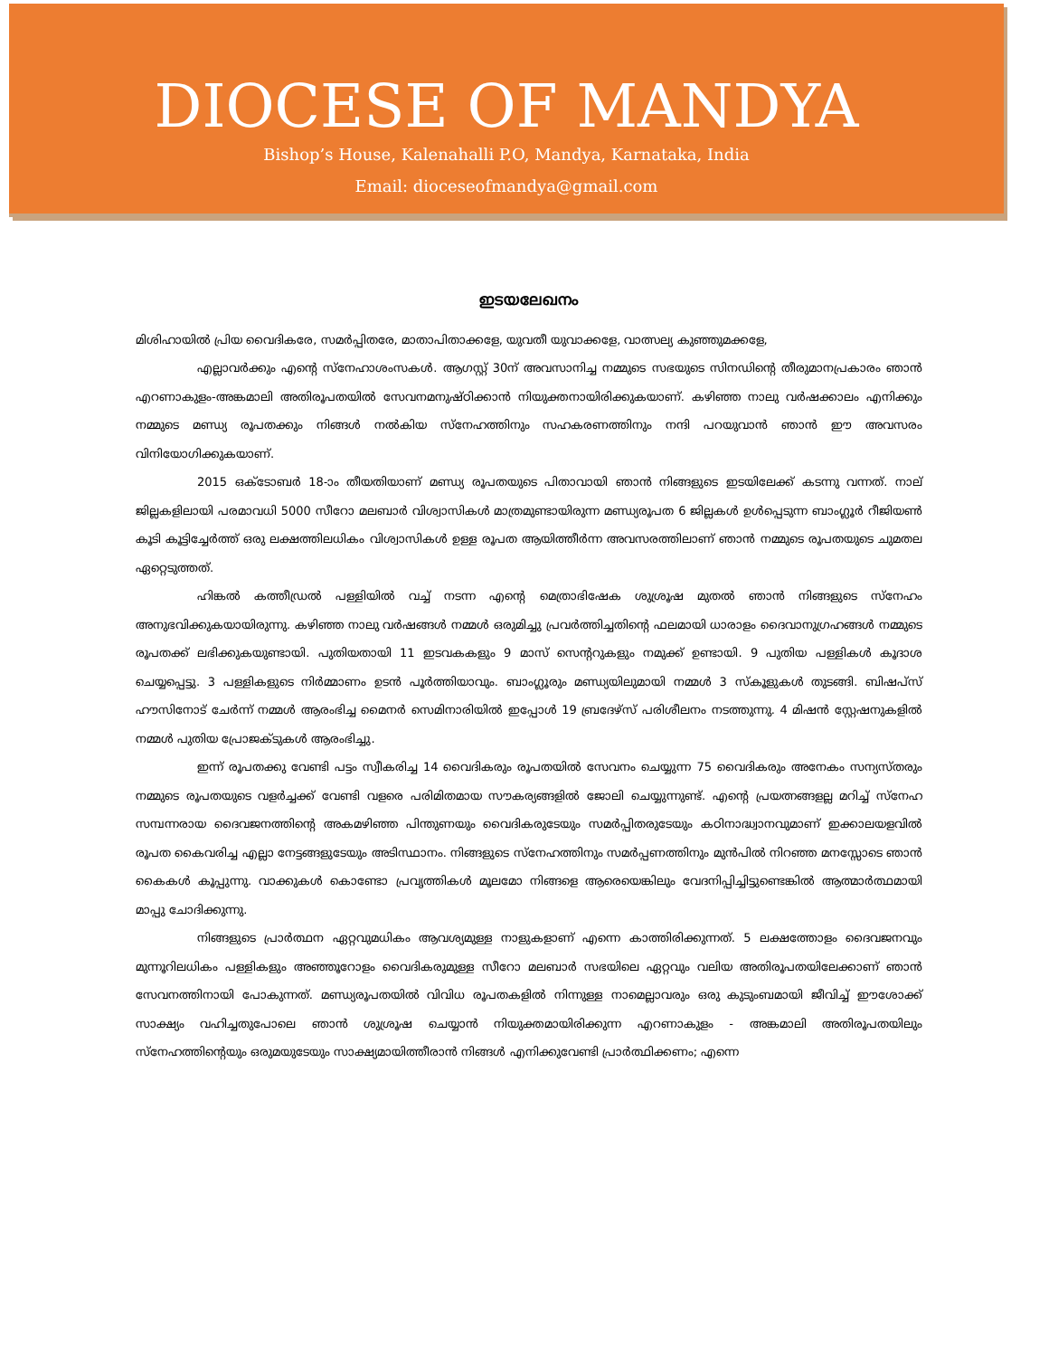DIOCESE OF MANDYA
Bishop’s House, Kalenahalli P.O, Mandya, Karnataka, India
Email: dioceseofmandya@gmail.com
ഇടയലേഖനം
മിശിഹായിൽ പ്രിയ വൈദികരേ, സമർപ്പിതരേ, മാതാപിതാക്കളേ, യുവതീ യുവാക്കളേ, വാത്സല്യ കുഞ്ഞുമക്കളേ,
എല്ലാവർക്കും എന്റെ സ്നേഹാശംസകൾ. ആഗസ്റ്റ് 30ന് അവസാനിച്ച നമ്മുടെ സഭയുടെ സിനഡിന്റെ തീരുമാനപ്രകാരം ഞാൻ എറണാകുളം-അങ്കമാലി അതിരൂപതയിൽ സേവനമനുഷ്ഠിക്കാൻ നിയുക്തനായിരിക്കുകയാണ്. കഴിഞ്ഞ നാലു വർഷക്കാലം എനിക്കും നമ്മുടെ മണ്ഡ്യ രൂപതക്കും നിങ്ങൾ നൽകിയ സ്നേഹത്തിനും സഹകരണത്തിനും നന്ദി പറയുവാൻ ഞാൻ ഈ അവസരം വിനിയോഗിക്കുകയാണ്.
2015 ഒക്ടോബർ 18-ാം തീയതിയാണ് മണ്ഡ്യ രൂപതയുടെ പിതാവായി ഞാൻ നിങ്ങളുടെ ഇടയിലേക്ക് കടന്നു വന്നത്. നാല് ജില്ലകളിലായി പരമാവധി 5000 സീറോ മലബാർ വിശ്വാസികൾ മാത്രമുണ്ടായിരുന്ന മണ്ഡ്യരൂപത 6 ജില്ലകൾ ഉൾപ്പെടുന്ന ബാംഗ്ലൂർ റീജിയൺ കൂടി കൂട്ടിച്ചേർത്ത് ഒരു ലക്ഷത്തിലധികം വിശ്വാസികൾ ഉള്ള രൂപത ആയിത്തീർന്ന അവസരത്തിലാണ് ഞാൻ നമ്മുടെ രൂപതയുടെ ചുമതല ഏറ്റെടുത്തത്.
ഹിങ്കൽ കത്തീഡ്രൽ പള്ളിയിൽ വച്ച് നടന്ന എന്റെ മെത്രാഭിഷേക ശുശ്രൂഷ മുതൽ ഞാൻ നിങ്ങളുടെ സ്നേഹം അനുഭവിക്കുകയായിരുന്നു. കഴിഞ്ഞ നാലു വർഷങ്ങൾ നമ്മൾ ഒരുമിച്ചു പ്രവർത്തിച്ചതിന്റെ ഫലമായി ധാരാളം ദൈവാനുഗ്രഹങ്ങൾ നമ്മുടെ രൂപതക്ക് ലഭിക്കുകയുണ്ടായി. പുതിയതായി 11 ഇടവകകളും 9 മാസ് സെന്ററുകളും നമുക്ക് ഉണ്ടായി. 9 പുതിയ പള്ളികൾ കൂദാശ ചെയ്യപ്പെട്ടു. 3 പള്ളികളുടെ നിർമ്മാണം ഉടൻ പൂർത്തിയാവും. ബാംഗ്ലൂരും മണ്ഡ്യയിലുമായി നമ്മൾ 3 സ്കൂളുകൾ തുടങ്ങി. ബിഷപ്സ് ഹൗസിനോട് ചേർന്ന് നമ്മൾ ആരംഭിച്ച മൈനർ സെമിനാരിയിൽ ഇപ്പോൾ 19 ബ്രദേഴ്സ് പരിശീലനം നടത്തുന്നു. 4 മിഷൻ സ്റ്റേഷനുകളിൽ നമ്മൾ പുതിയ പ്രോജക്ടുകൾ ആരംഭിച്ചു.
ഇന്ന് രൂപതക്കു വേണ്ടി പട്ടം സ്വീകരിച്ച 14 വൈദികരും രൂപതയിൽ സേവനം ചെയ്യുന്ന 75 വൈദികരും അനേകം സന്യസ്തരും നമ്മുടെ രൂപതയുടെ വളർച്ചക്ക് വേണ്ടി വളരെ പരിമിതമായ സൗകര്യങ്ങളിൽ ജോലി ചെയ്യുന്നുണ്ട്. എന്റെ പ്രയത്നങ്ങളല്ല മറിച്ച് സ്നേഹ സമ്പന്നരായ ദൈവജനത്തിന്റെ അകമഴിഞ്ഞ പിന്തുണയും വൈദികരുടേയും സമർപ്പിതരുടേയും കഠിനാദ്ധ്വാനവുമാണ് ഇക്കാലയളവിൽ രൂപത കൈവരിച്ച എല്ലാ നേട്ടങ്ങളുടേയും അടിസ്ഥാനം. നിങ്ങളുടെ സ്നേഹത്തിനും സമർപ്പണത്തിനും മുൻപിൽ നിറഞ്ഞ മനസ്സോടെ ഞാൻ കൈകൾ കൂപ്പുന്നു. വാക്കുകൾ കൊണ്ടോ പ്രവൃത്തികൾ മൂലമോ നിങ്ങളെ ആരെയെങ്കിലും വേദനിപ്പിച്ചിട്ടുണ്ടെങ്കിൽ ആത്മാർത്ഥമായി മാപ്പു ചോദിക്കുന്നു.
നിങ്ങളുടെ പ്രാർത്ഥന ഏറ്റവുമധികം ആവശ്യമുള്ള നാളുകളാണ് എന്നെ കാത്തിരിക്കുന്നത്. 5 ലക്ഷത്തോളം ദൈവജനവും മുന്നൂറിലധികം പള്ളികളും അഞ്ഞൂറോളം വൈദികരുമുള്ള സീറോ മലബാർ സഭയിലെ ഏറ്റവും വലിയ അതിരൂപതയിലേക്കാണ് ഞാൻ സേവനത്തിനായി പോകുന്നത്. മണ്ഡ്യരൂപതയിൽ വിവിധ രൂപതകളിൽ നിന്നുള്ള നാമെല്ലാവരും ഒരു കുടുംബമായി ജീവിച്ച് ഈശോക്ക് സാക്ഷ്യം വഹിച്ചതുപോലെ ഞാൻ ശുശ്രൂഷ ചെയ്യാൻ നിയുക്തമായിരിക്കുന്ന എറണാകുളം - അങ്കമാലി അതിരൂപതയിലും സ്നേഹത്തിന്റെയും ഒരുമയുടേയും സാക്ഷ്യമായിത്തീരാൻ നിങ്ങൾ എനിക്കുവേണ്ടി പ്രാർത്ഥിക്കണം; എന്നെ